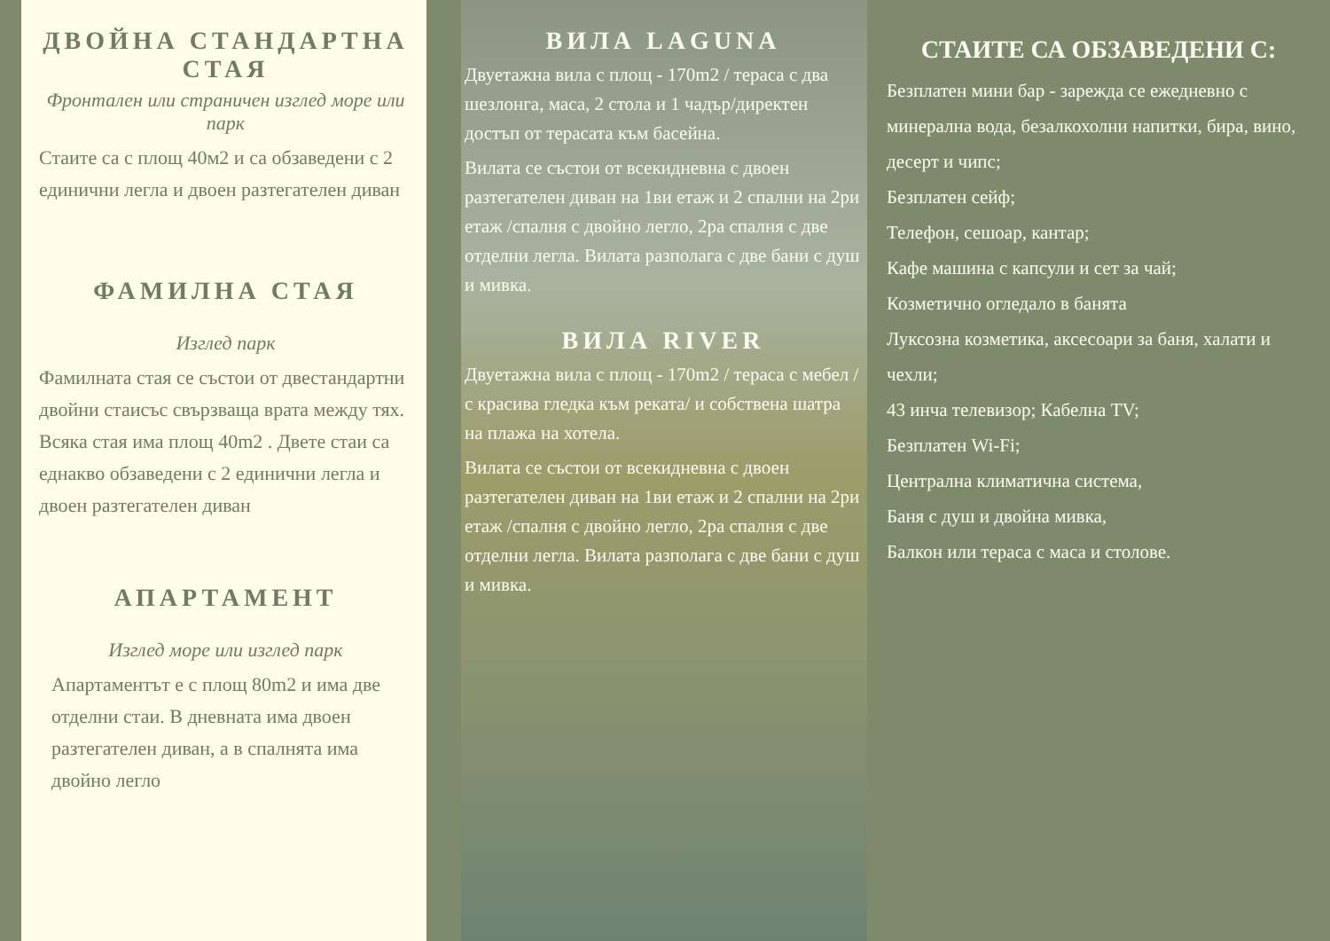ДВОЙНА СТАНДАРТНА СТАЯ
Фронтален или страничен изглед море или парк
Стаите са с площ 40м2 и са обзаведени с 2 единични легла и двоен разтегателен диван
ФАМИЛНА СТАЯ
Изглед парк
Фамилната стая се състои от двестандартни двойни стаисъс свързваща врата между тях. Всяка стая има площ 40m2 . Двете стаи са еднакво обзаведени с 2 единични легла и двоен разтегателен диван
АПАРТАМЕНТ
Изглед море или изглед парк
Апартаментът е с площ 80m2 и има две отделни стаи. В дневната има двоен разтегателен диван, а в спалнята има двойно легло
ВИЛА LAGUNA
Двуетажна вила с площ - 170m2 / тераса с два шезлонга, маса, 2 стола и 1 чадър/директен достъп от терасата към басейна.
Вилата се състои от всекидневна с двоен разтегателен диван на 1ви етаж и 2 спални на 2ри етаж /спалня с двойно легло, 2ра спалня с две отделни легла. Вилата разполага с две бани с душ и мивка.
ВИЛА RIVER
Двуетажна вила с площ - 170m2 / тераса с мебел /с красива гледка към реката/ и собствена шатра на плажа на хотела.
Вилата се състои от всекидневна с двоен разтегателен диван на 1ви етаж и 2 спални на 2ри етаж /спалня с двойно легло, 2ра спалня с две отделни легла. Вилата разполага с две бани с душ и мивка.
СТАИТЕ СА ОБЗАВЕДЕНИ С:
Безплатен мини бар - зарежда се ежедневно с минерална вода, безалкохолни напитки, бира, вино, десерт и чипс;
Безплатен сейф;
Телефон, сешоар, кантар;
Кафе машина с капсули и сет за чай;
Козметично огледало в банята
Луксозна козметика, аксесоари за баня, халати и чехли;
43 инча телевизор; Кабелна TV;
Безплатен Wi-Fi;
Централна климатична система,
Баня с душ и двойна мивка,
Балкон или тераса с маса и столове.